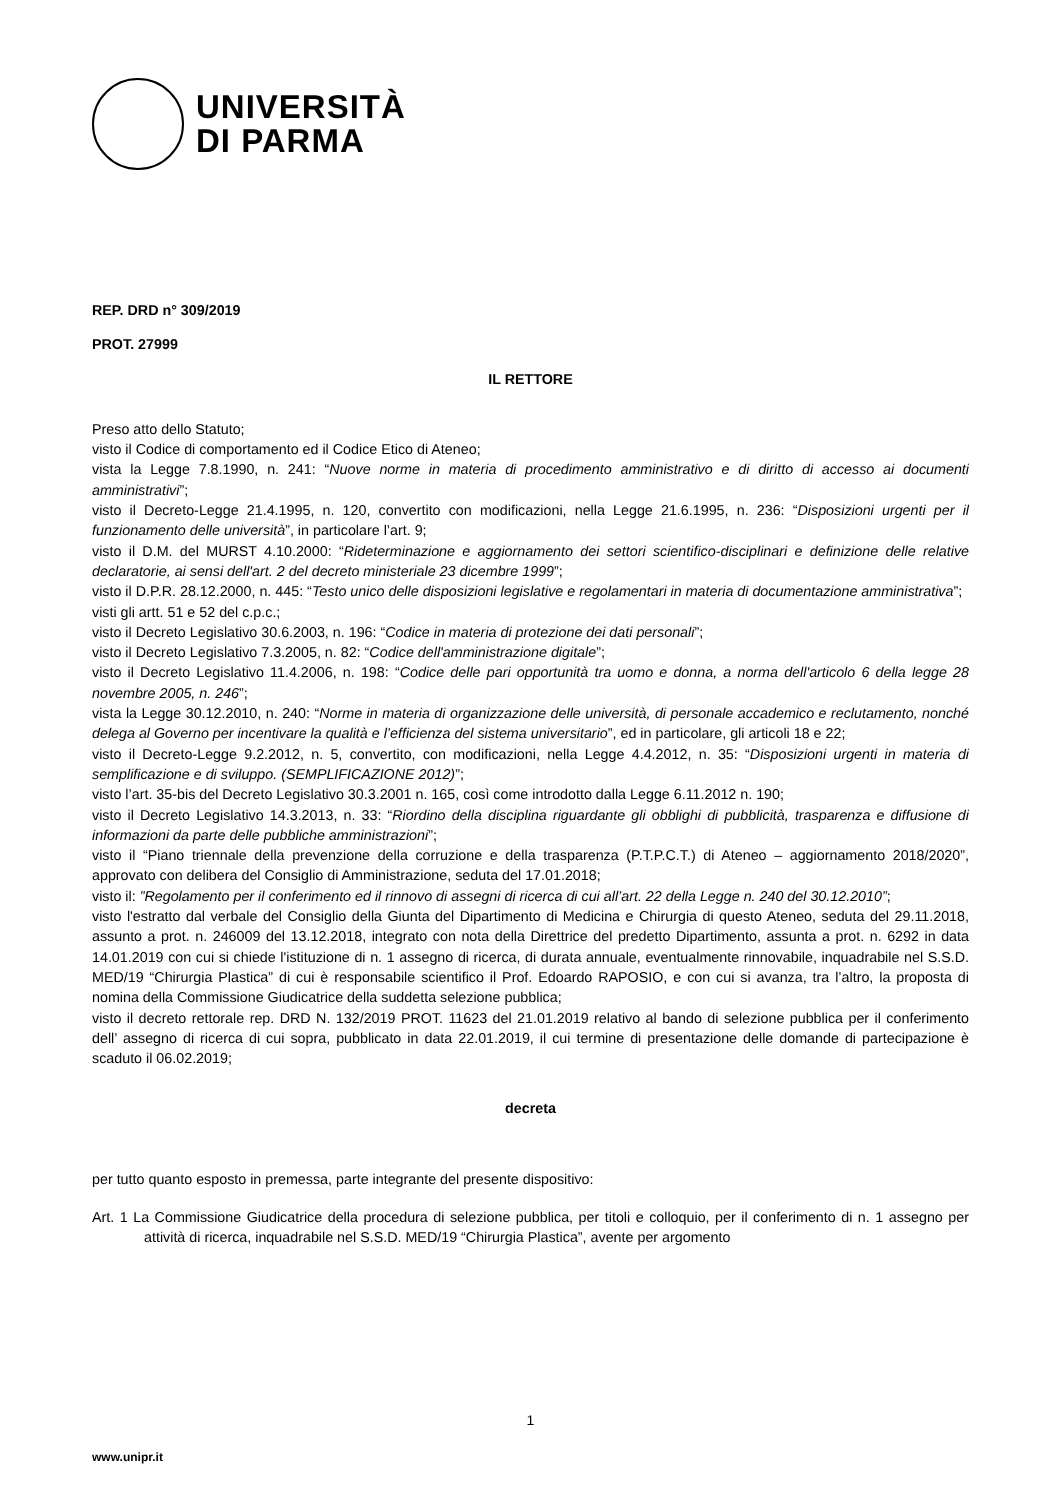UNIVERSITÀ
DI PARMA
REP. DRD n° 309/2019
PROT. 27999
IL RETTORE
Preso atto dello Statuto;
visto il Codice di comportamento ed il Codice Etico di Ateneo;
vista la Legge 7.8.1990, n. 241: “Nuove norme in materia di procedimento amministrativo e di diritto di accesso ai documenti amministrativi”;
visto il Decreto-Legge 21.4.1995, n. 120, convertito con modificazioni, nella Legge 21.6.1995, n. 236: “Disposizioni urgenti per il funzionamento delle università”, in particolare l’art. 9;
visto il D.M. del MURST 4.10.2000: “Rideterminazione e aggiornamento dei settori scientifico-disciplinari e definizione delle relative declaratorie, ai sensi dell'art. 2 del decreto ministeriale 23 dicembre 1999”;
visto il D.P.R. 28.12.2000, n. 445: “Testo unico delle disposizioni legislative e regolamentari in materia di documentazione amministrativa”;
visti gli artt. 51 e 52 del c.p.c.;
visto il Decreto Legislativo 30.6.2003, n. 196: “Codice in materia di protezione dei dati personali”;
visto il Decreto Legislativo 7.3.2005, n. 82: “Codice dell'amministrazione digitale”;
visto il Decreto Legislativo 11.4.2006, n. 198: “Codice delle pari opportunità tra uomo e donna, a norma dell'articolo 6 della legge 28 novembre 2005, n. 246”;
vista la Legge 30.12.2010, n. 240: “Norme in materia di organizzazione delle università, di personale accademico e reclutamento, nonché delega al Governo per incentivare la qualità e l’efficienza del sistema universitario”, ed in particolare, gli articoli 18 e 22;
visto il Decreto-Legge 9.2.2012, n. 5, convertito, con modificazioni, nella Legge 4.4.2012, n. 35: “Disposizioni urgenti in materia di semplificazione e di sviluppo. (SEMPLIFICAZIONE 2012)”;
visto l’art. 35-bis del Decreto Legislativo 30.3.2001 n. 165, così come introdotto dalla Legge 6.11.2012 n. 190;
visto il Decreto Legislativo 14.3.2013, n. 33: “Riordino della disciplina riguardante gli obblighi di pubblicità, trasparenza e diffusione di informazioni da parte delle pubbliche amministrazioni”;
visto il “Piano triennale della prevenzione della corruzione e della trasparenza (P.T.P.C.T.) di Ateneo – aggiornamento 2018/2020”, approvato con delibera del Consiglio di Amministrazione, seduta del 17.01.2018;
visto il: ”Regolamento per il conferimento ed il rinnovo di assegni di ricerca di cui all’art. 22 della Legge n. 240 del 30.12.2010”;
visto l'estratto dal verbale del Consiglio della Giunta del Dipartimento di Medicina e Chirurgia di questo Ateneo, seduta del 29.11.2018, assunto a prot. n. 246009 del 13.12.2018, integrato con nota della Direttrice del predetto Dipartimento, assunta a prot. n. 6292 in data 14.01.2019 con cui si chiede l'istituzione di n. 1 assegno di ricerca, di durata annuale, eventualmente rinnovabile, inquadrabile nel S.S.D. MED/19 “Chirurgia Plastica” di cui è responsabile scientifico il Prof. Edoardo RAPOSIO, e con cui si avanza, tra l’altro, la proposta di nomina della Commissione Giudicatrice della suddetta selezione pubblica;
visto il decreto rettorale rep. DRD N. 132/2019 PROT. 11623 del 21.01.2019 relativo al bando di selezione pubblica per il conferimento dell’ assegno di ricerca di cui sopra, pubblicato in data 22.01.2019, il cui termine di presentazione delle domande di partecipazione è scaduto il 06.02.2019;
decreta
per tutto quanto esposto in premessa, parte integrante del presente dispositivo:
Art. 1 La Commissione Giudicatrice della procedura di selezione pubblica, per titoli e colloquio, per il conferimento di n. 1 assegno per attività di ricerca, inquadrabile nel S.S.D. MED/19 “Chirurgia Plastica”, avente per argomento
1
www.unipr.it